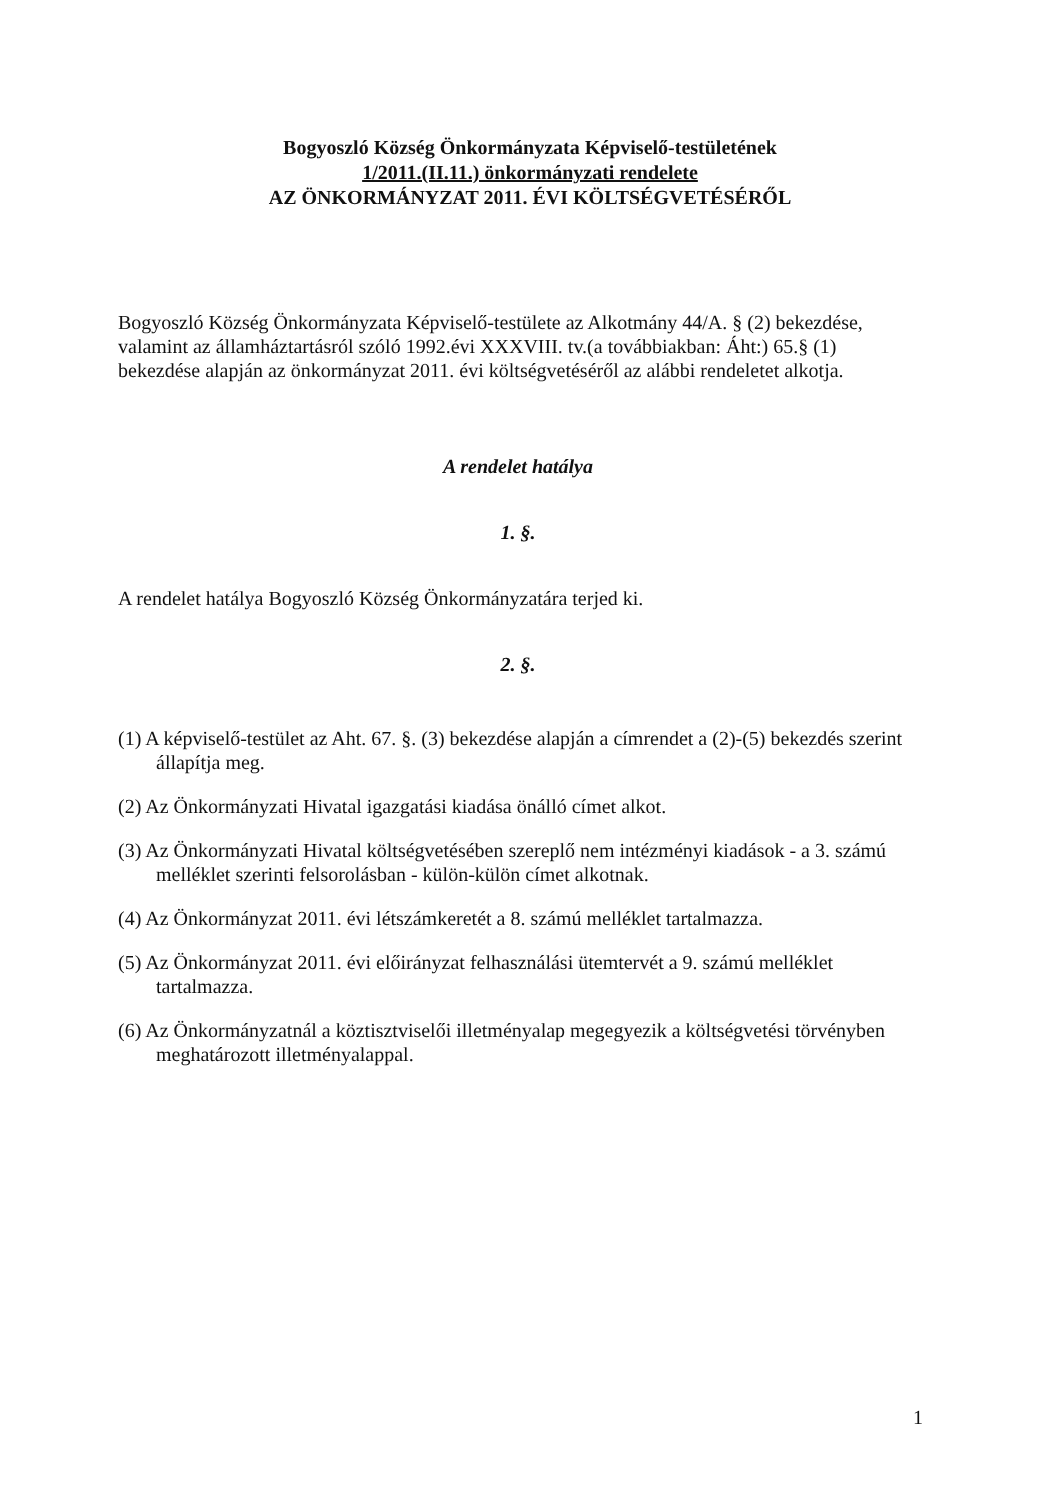Bogyoszló Község Önkormányzata Képviselő-testületének
1/2011.(II.11.) önkormányzati rendelete
AZ ÖNKORMÁNYZAT 2011. ÉVI KÖLTSÉGVETÉSÉRŐL
Bogyoszló Község Önkormányzata Képviselő-testülete az Alkotmány 44/A. § (2) bekezdése, valamint az államháztartásról szóló 1992.évi XXXVIII. tv.(a továbbiakban: Áht:) 65.§ (1) bekezdése alapján az önkormányzat 2011. évi költségvetéséről az alábbi rendeletet alkotja.
A rendelet hatálya
1. §.
A rendelet hatálya Bogyoszló Község Önkormányzatára terjed ki.
2. §.
(1) A képviselő-testület az Aht. 67. §. (3) bekezdése alapján a címrendet a (2)-(5) bekezdés szerint állapítja meg.
(2) Az Önkormányzati Hivatal igazgatási kiadása önálló címet alkot.
(3) Az Önkormányzati Hivatal költségvetésében szereplő nem intézményi kiadások - a 3. számú melléklet szerinti felsorolásban - külön-külön címet alkotnak.
(4) Az Önkormányzat 2011. évi létszámkeretét a 8. számú melléklet tartalmazza.
(5) Az Önkormányzat 2011. évi előirányzat felhasználási ütemtervét a 9. számú melléklet tartalmazza.
(6) Az Önkormányzatnál a köztisztviselői illetményalap megegyezik a költségvetési törvényben meghatározott illetményalappal.
1